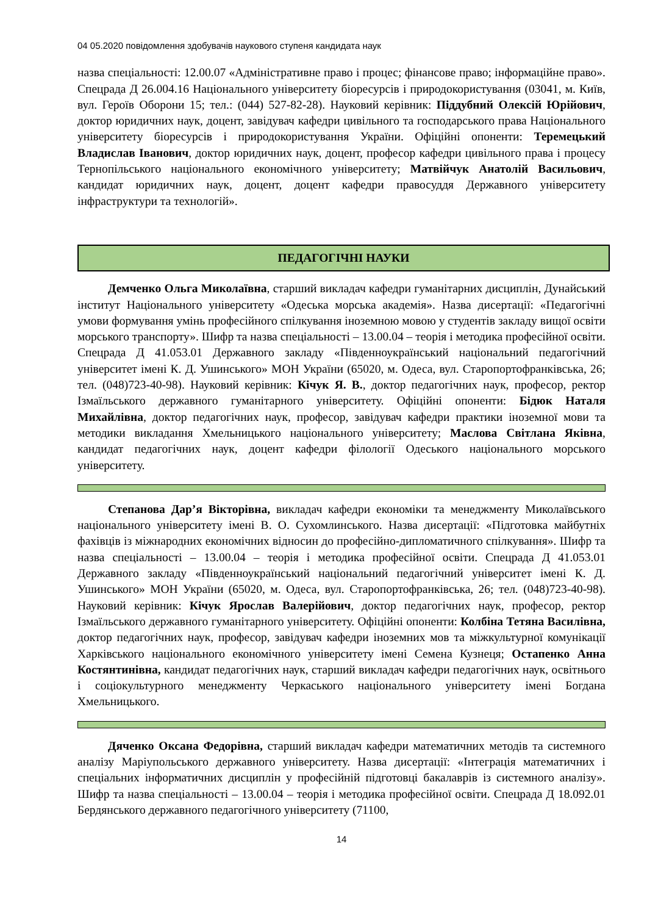04 05.2020 повідомлення здобувачів наукового ступеня кандидата наук
назва спеціальності: 12.00.07 «Адміністративне право і процес; фінансове право; інформаційне право». Спецрада Д 26.004.16 Національного університету біоресурсів і природокористування (03041, м. Київ, вул. Героїв Оборони 15; тел.: (044) 527-82-28). Науковий керівник: Піддубний Олексій Юрійович, доктор юридичних наук, доцент, завідувач кафедри цивільного та господарського права Національного університету біоресурсів і природокористування України. Офіційні опоненти: Теремецький Владислав Іванович, доктор юридичних наук, доцент, професор кафедри цивільного права і процесу Тернопільського національного економічного університету; Матвійчук Анатолій Васильович, кандидат юридичних наук, доцент, доцент кафедри правосуддя Державного університету інфраструктури та технологій».
ПЕДАГОГІЧНІ НАУКИ
Демченко Ольга Миколаївна, старший викладач кафедри гуманітарних дисциплін, Дунайський інститут Національного університету «Одеська морська академія». Назва дисертації: «Педагогічні умови формування умінь професійного спілкування іноземною мовою у студентів закладу вищої освіти морського транспорту». Шифр та назва спеціальності – 13.00.04 – теорія і методика професійної освіти. Спецрада Д 41.053.01 Державного закладу «Південноукраїнський національний педагогічний університет імені К. Д. Ушинського» МОН України (65020, м. Одеса, вул. Старопортофранківська, 26; тел. (048)723-40-98). Науковий керівник: Кічук Я. В., доктор педагогічних наук, професор, ректор Ізмаїльського державного гуманітарного університету. Офіційні опоненти: Бідюк Наталя Михайлівна, доктор педагогічних наук, професор, завідувач кафедри практики іноземної мови та методики викладання Хмельницького національного університету; Маслова Світлана Яківна, кандидат педагогічних наук, доцент кафедри філології Одеського національного морського університету.
Степанова Дар’я Вікторівна, викладач кафедри економіки та менеджменту Миколаївського національного університету імені В. О. Сухомлинського. Назва дисертації: «Підготовка майбутніх фахівців із міжнародних економічних відносин до професійно-дипломатичного спілкування». Шифр та назва спеціальності – 13.00.04 – теорія і методика професійної освіти. Спецрада Д 41.053.01 Державного закладу «Південноукраїнський національний педагогічний університет імені К. Д. Ушинського» МОН України (65020, м. Одеса, вул. Старопортофранківська, 26; тел. (048)723-40-98). Науковий керівник: Кічук Ярослав Валерійович, доктор педагогічних наук, професор, ректор Ізмаїльського державного гуманітарного університету. Офіційні опоненти: Колбіна Тетяна Василівна, доктор педагогічних наук, професор, завідувач кафедри іноземних мов та міжкультурної комунікації Харківського національного економічного університету імені Семена Кузнеця; Остапенко Анна Костянтинівна, кандидат педагогічних наук, старший викладач кафедри педагогічних наук, освітнього і соціокультурного менеджменту Черкаського національного університету імені Богдана Хмельницького.
Дяченко Оксана Федорівна, старший викладач кафедри математичних методів та системного аналізу Маріупольського державного університету. Назва дисертації: «Інтеграція математичних і спеціальних інформатичних дисциплін у професійній підготовці бакалаврів із системного аналізу». Шифр та назва спеціальності – 13.00.04 – теорія і методика професійної освіти. Спецрада Д 18.092.01 Бердянського державного педагогічного університету (71100,
14